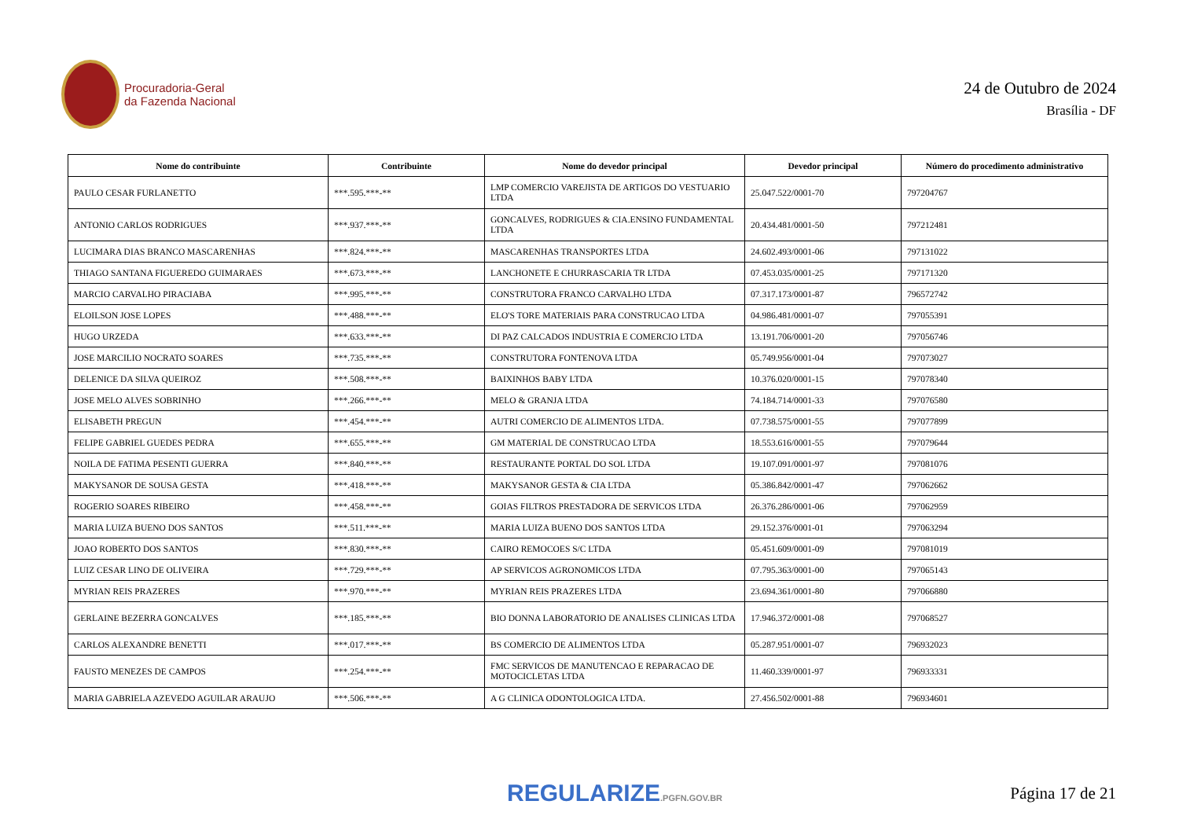Procuradoria-Geral
da Fazenda Nacional
24 de Outubro de 2024
Brasília - DF
| Nome do contribuinte | Contribuinte | Nome do devedor principal | Devedor principal | Número do procedimento administrativo |
| --- | --- | --- | --- | --- |
| PAULO CESAR FURLANETTO | ***.595.***-** | LMP COMERCIO VAREJISTA DE ARTIGOS DO VESTUARIO LTDA | 25.047.522/0001-70 | 797204767 |
| ANTONIO CARLOS RODRIGUES | ***.937.***-** | GONCALVES, RODRIGUES & CIA.ENSINO FUNDAMENTAL LTDA | 20.434.481/0001-50 | 797212481 |
| LUCIMARA DIAS BRANCO MASCARENHAS | ***.824.***-** | MASCARENHAS TRANSPORTES LTDA | 24.602.493/0001-06 | 797131022 |
| THIAGO SANTANA FIGUEREDO GUIMARAES | ***.673.***-** | LANCHONETE E CHURRASCARIA TR LTDA | 07.453.035/0001-25 | 797171320 |
| MARCIO CARVALHO PIRACIABA | ***.995.***-** | CONSTRUTORA FRANCO CARVALHO LTDA | 07.317.173/0001-87 | 796572742 |
| ELOILSON JOSE LOPES | ***.488.***-** | ELO'S TORE MATERIAIS PARA CONSTRUCAO LTDA | 04.986.481/0001-07 | 797055391 |
| HUGO URZEDA | ***.633.***-** | DI PAZ CALCADOS INDUSTRIA E COMERCIO LTDA | 13.191.706/0001-20 | 797056746 |
| JOSE MARCILIO NOCRATO SOARES | ***.735.***-** | CONSTRUTORA FONTENOVA LTDA | 05.749.956/0001-04 | 797073027 |
| DELENICE DA SILVA QUEIROZ | ***.508.***-** | BAIXINHOS BABY LTDA | 10.376.020/0001-15 | 797078340 |
| JOSE MELO ALVES SOBRINHO | ***.266.***-** | MELO & GRANJA LTDA | 74.184.714/0001-33 | 797076580 |
| ELISABETH PREGUN | ***.454.***-** | AUTRI COMERCIO DE ALIMENTOS LTDA. | 07.738.575/0001-55 | 797077899 |
| FELIPE GABRIEL GUEDES PEDRA | ***.655.***-** | GM MATERIAL DE CONSTRUCAO LTDA | 18.553.616/0001-55 | 797079644 |
| NOILA DE FATIMA PESENTI GUERRA | ***.840.***-** | RESTAURANTE PORTAL DO SOL LTDA | 19.107.091/0001-97 | 797081076 |
| MAKYSANOR DE SOUSA GESTA | ***.418.***-** | MAKYSANOR GESTA & CIA LTDA | 05.386.842/0001-47 | 797062662 |
| ROGERIO SOARES RIBEIRO | ***.458.***-** | GOIAS FILTROS PRESTADORA DE SERVICOS LTDA | 26.376.286/0001-06 | 797062959 |
| MARIA LUIZA BUENO DOS SANTOS | ***.511.***-** | MARIA LUIZA BUENO DOS SANTOS LTDA | 29.152.376/0001-01 | 797063294 |
| JOAO ROBERTO DOS SANTOS | ***.830.***-** | CAIRO REMOCOES S/C LTDA | 05.451.609/0001-09 | 797081019 |
| LUIZ CESAR LINO DE OLIVEIRA | ***.729.***-** | AP SERVICOS AGRONOMICOS LTDA | 07.795.363/0001-00 | 797065143 |
| MYRIAN REIS PRAZERES | ***.970.***-** | MYRIAN REIS PRAZERES LTDA | 23.694.361/0001-80 | 797066880 |
| GERLAINE BEZERRA GONCALVES | ***.185.***-** | BIO DONNA LABORATORIO DE ANALISES CLINICAS LTDA | 17.946.372/0001-08 | 797068527 |
| CARLOS ALEXANDRE BENETTI | ***.017.***-** | BS COMERCIO DE ALIMENTOS LTDA | 05.287.951/0001-07 | 796932023 |
| FAUSTO MENEZES DE CAMPOS | ***.254.***-** | FMC SERVICOS DE MANUTENCAO E REPARACAO DE MOTOCICLETAS LTDA | 11.460.339/0001-97 | 796933331 |
| MARIA GABRIELA AZEVEDO AGUILAR ARAUJO | ***.506.***-** | A G CLINICA ODONTOLOGICA LTDA. | 27.456.502/0001-88 | 796934601 |
REGULARIZE.PGFN.GOV.BR
Página 17 de 21